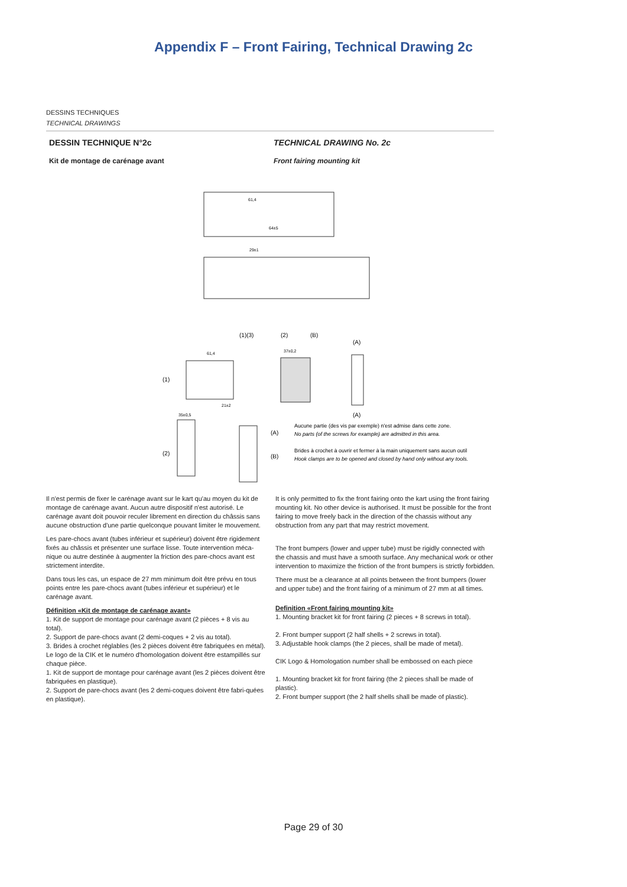Appendix F – Front Fairing, Technical Drawing 2c
DESSINS TECHNIQUES
TECHNICAL DRAWINGS
DESSIN TECHNIQUE N°2c
Kit de montage de carénage avant
TECHNICAL DRAWING No. 2c
Front fairing mounting kit
61,4
64±5
29±1
(1)(3)
(2)
(B)
(A)
(1)
61,4
21±2
37±0,2
(A)
(2)
35±0,5
(A)
(B)
Aucune partie (des vis par exemple) n'est admise dans cette zone.
No parts (of the screws for example) are admitted in this area.
Brides à crochet à ouvrir et fermer à la main uniquement sans aucun outil
Hook clamps are to be opened and closed by hand only without any tools.
Il n'est permis de fixer le carénage avant sur le kart qu'au moyen du kit de montage de carénage avant. Aucun autre dispositif n'est autorisé. Le carénage avant doit pouvoir reculer librement en direction du châssis sans aucune obstruction d'une partie quelconque pouvant limiter le mouvement.
Les pare-chocs avant (tubes inférieur et supérieur) doivent être rigidement fixés au châssis et présenter une surface lisse. Toute intervention méca-nique ou autre destinée à augmenter la friction des pare-chocs avant est strictement interdite.
Dans tous les cas, un espace de 27 mm minimum doit être prévu en tous points entre les pare-chocs avant (tubes inférieur et supérieur) et le carénage avant.
Définition «Kit de montage de carénage avant»
1. Kit de support de montage pour carénage avant (2 pièces + 8 vis au total).
2. Support de pare-chocs avant (2 demi-coques + 2 vis au total).
3. Brides à crochet réglables (les 2 pièces doivent être fabriquées en métal).
Le logo de la CIK et le numéro d'homologation doivent être estampillés sur chaque pièce.
1. Kit de support de montage pour carénage avant (les 2 pièces doivent être fabriquées en plastique).
2. Support de pare-chocs avant (les 2 demi-coques doivent être fabri-quées en plastique).
It is only permitted to fix the front fairing onto the kart using the front fairing mounting kit. No other device is authorised. It must be possible for the front fairing to move freely back in the direction of the chassis without any obstruction from any part that may restrict movement.
The front bumpers (lower and upper tube) must be rigidly connected with the chassis and must have a smooth surface. Any mechanical work or other intervention to maximize the friction of the front bumpers is strictly forbidden.
There must be a clearance at all points between the front bumpers (lower and upper tube) and the front fairing of a minimum of 27 mm at all times.
Definition «Front fairing mounting kit»
1. Mounting bracket kit for front fairing (2 pieces + 8 screws in total).
2. Front bumper support (2 half shells + 2 screws in total).
3. Adjustable hook clamps (the 2 pieces, shall be made of metal).
CIK Logo & Homologation number shall be embossed on each piece
1. Mounting bracket kit for front fairing (the 2 pieces shall be made of plastic).
2. Front bumper support (the 2 half shells shall be made of plastic).
Page 29 of 30